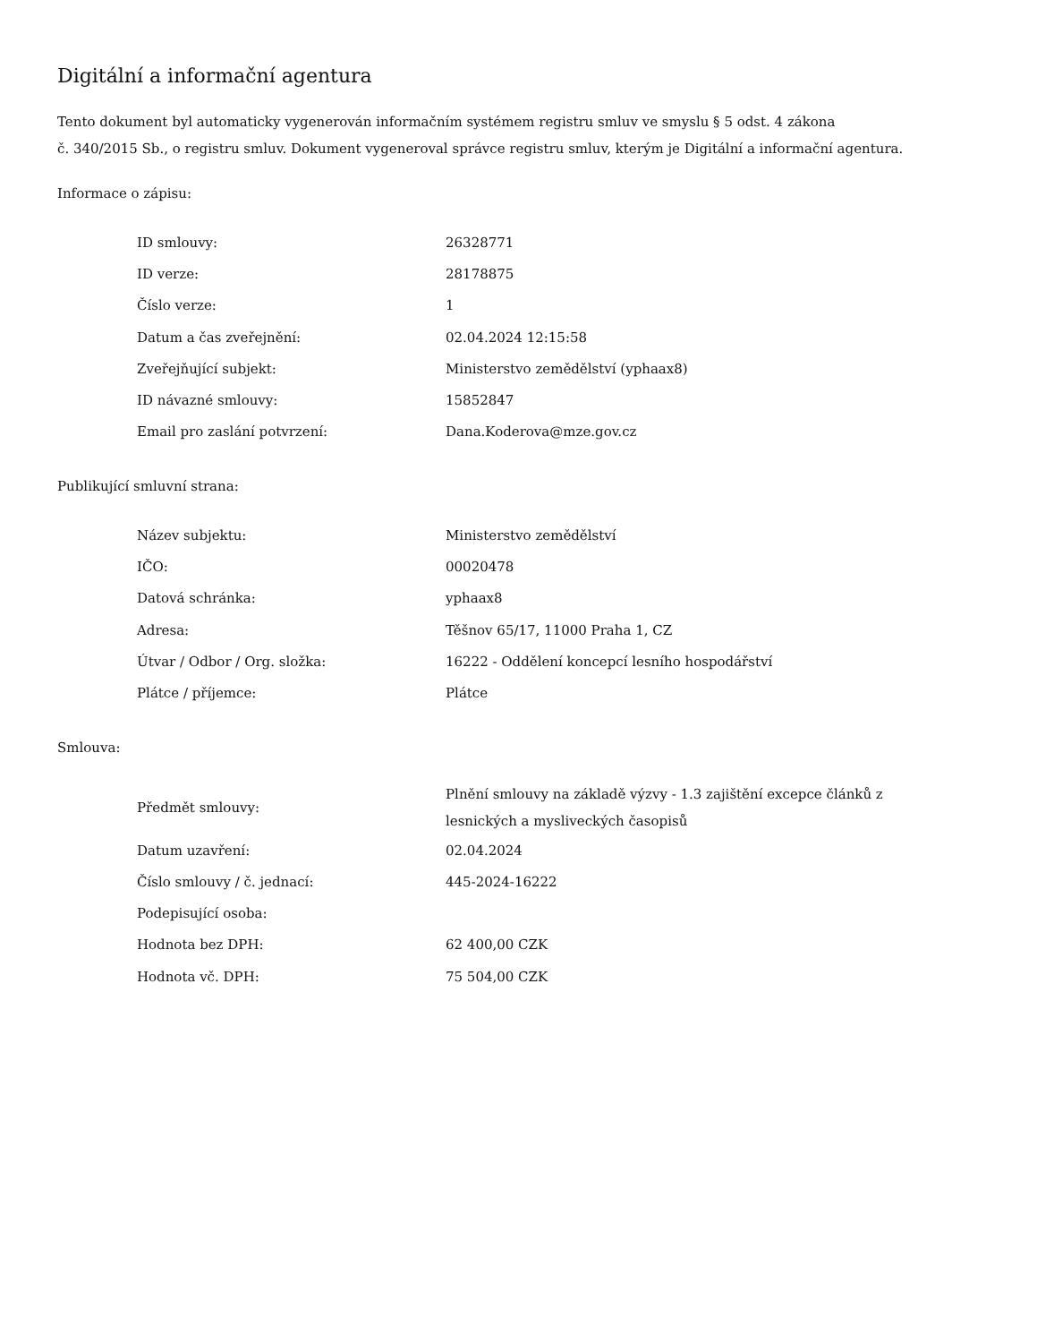Digitální a informační agentura
Tento dokument byl automaticky vygenerován informačním systémem registru smluv ve smyslu § 5 odst. 4 zákona
č. 340/2015 Sb., o registru smluv. Dokument vygeneroval správce registru smluv, kterým je Digitální a informační agentura.
Informace o zápisu:
| ID smlouvy: | 26328771 |
| ID verze: | 28178875 |
| Číslo verze: | 1 |
| Datum a čas zveřejnění: | 02.04.2024 12:15:58 |
| Zveřejňující subjekt: | Ministerstvo zemědělství (yphaax8) |
| ID návazné smlouvy: | 15852847 |
| Email pro zaslání potvrzení: | Dana.Koderova@mze.gov.cz |
Publikující smluvní strana:
| Název subjektu: | Ministerstvo zemědělství |
| IČO: | 00020478 |
| Datová schránka: | yphaax8 |
| Adresa: | Těšnov 65/17, 11000 Praha 1, CZ |
| Útvar / Odbor / Org. složka: | 16222 - Oddělení koncepcí lesního hospodářství |
| Plátce / příjemce: | Plátce |
Smlouva:
| Předmět smlouvy: | Plnění smlouvy na základě výzvy - 1.3 zajištění excepce článků z lesnických a mysliveckých časopisů |
| Datum uzavření: | 02.04.2024 |
| Číslo smlouvy / č. jednací: | 445-2024-16222 |
| Podepisující osoba: | |
| Hodnota bez DPH: | 62 400,00 CZK |
| Hodnota vč. DPH: | 75 504,00 CZK |